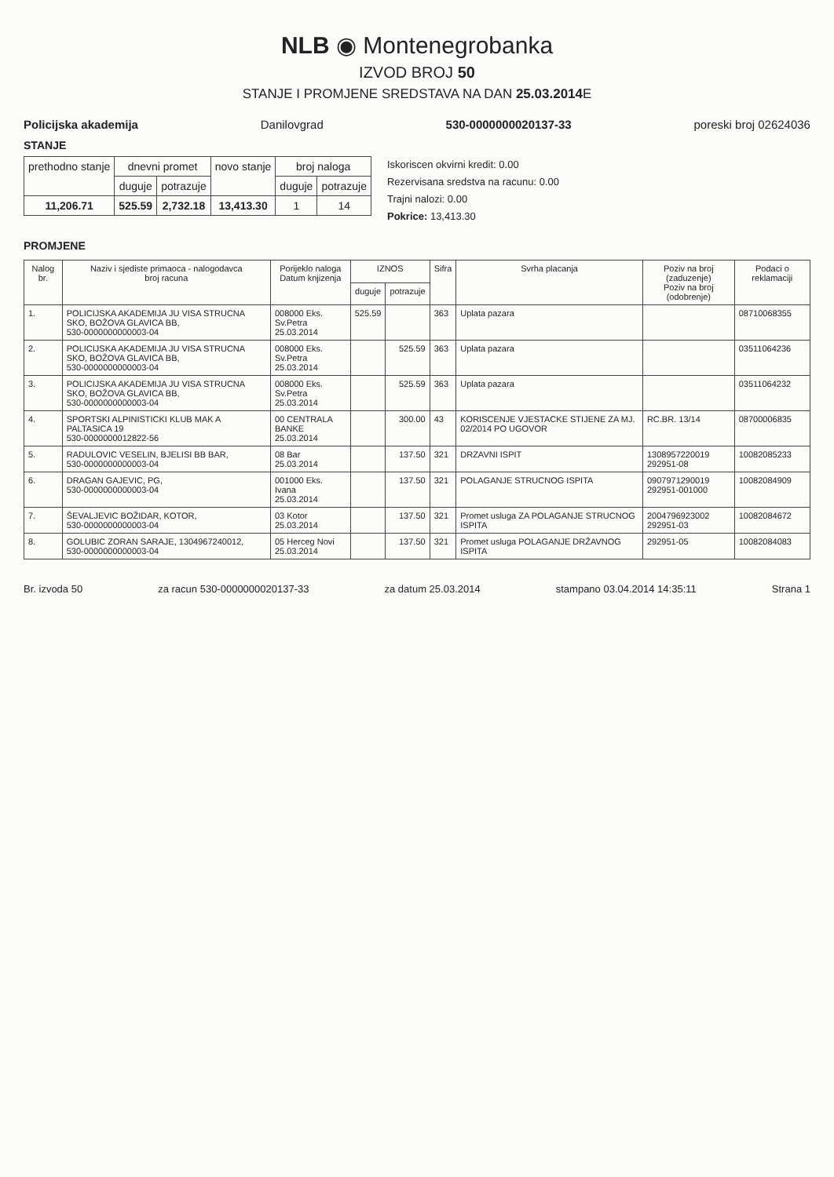NLB ◉ Montenegrobanka
IZVOD BROJ 50
STANJE I PROMJENE SREDSTAVA NA DAN 25.03.2014 E
Policijska akademija Danilovgrad 530-0000000020137-33 poreski broj 02624036
STANJE
| prethodno stanje | dnevni promet | | novo stanje | broj naloga | |
| --- | --- | --- | --- | --- | --- |
| | duguje | potrazuje | | duguje | potrazuje |
| 11,206.71 | 525.59 | 2,732.18 | 13,413.30 | 1 | 14 |
Iskoriscen okvirni kredit: 0.00
Rezervisana sredstva na racunu: 0.00
Trajni nalozi: 0.00
Pokrice: 13,413.30
PROMJENE
| Nalog br. | Naziv i sjediste primaoca - nalogodavca broj racuna | Porijeklo naloga Datum knjizenja | IZNOS | | Sifra | Svrha placanja | Poziv na broj (zaduzenje) Poziv na broj (odobrenje) | Podaci o reklamaciji |
| --- | --- | --- | --- | --- | --- | --- | --- | --- |
| | | | duguje | potrazuje | | | | |
| 1. | POLICIJSKA AKADEMIJA JU VISA STRUCNA SKO, BOŽOVA GLAVICA BB, 530-0000000000003-04 | 008000 Eks. Sv.Petra 25.03.2014 | 525.59 | | 363 | Uplata pazara | | 08710068355 |
| 2. | POLICIJSKA AKADEMIJA JU VISA STRUCNA SKO, BOŽOVA GLAVICA BB, 530-0000000000003-04 | 008000 Eks. Sv.Petra 25.03.2014 | | 525.59 | 363 | Uplata pazara | | 03511064236 |
| 3. | POLICIJSKA AKADEMIJA JU VISA STRUCNA SKO, BOŽOVA GLAVICA BB, 530-0000000000003-04 | 008000 Eks. Sv.Petra 25.03.2014 | | 525.59 | 363 | Uplata pazara | | 03511064232 |
| 4. | SPORTSKI ALPINISTICKI KLUB MAK A PALTASICA 19 530-0000000012822-56 | 00 CENTRALA BANKE 25.03.2014 | | 300.00 | 43 | KORISCENJE VJESTACKE STIJENE ZA MJ. 02/2014 PO UGOVOR | RC.BR. 13/14 | 08700006835 |
| 5. | RADULOVIC VESELIN, BJELISI BB BAR, 530-0000000000003-04 | 08 Bar 25.03.2014 | | 137.50 | 321 | DRZAVNI ISPIT | 1308957220019 292951-08 | 10082085233 |
| 6. | DRAGAN GAJEVIC, PG, 530-0000000000003-04 | 001000 Eks. Ivana 25.03.2014 | | 137.50 | 321 | POLAGANJE STRUCNOG ISPITA | 0907971290019 292951-001000 | 10082084909 |
| 7. | ŠEVALJEVIC BOŽIDAR, KOTOR, 530-0000000000003-04 | 03 Kotor 25.03.2014 | | 137.50 | 321 | Promet usluga ZA POLAGANJE STRUCNOG ISPITA | 2004796923002 292951-03 | 10082084672 |
| 8. | GOLUBIC ZORAN SARAJE, 1304967240012, 530-0000000000003-04 | 05 Herceg Novi 25.03.2014 | | 137.50 | 321 | Promet usluga POLAGANJE DRŽAVNOG ISPITA | 292951-05 | 10082084083 |
Br. izvoda 50 za racun 530-0000000020137-33 za datum 25.03.2014 stampano 03.04.2014 14:35:11 Strana 1